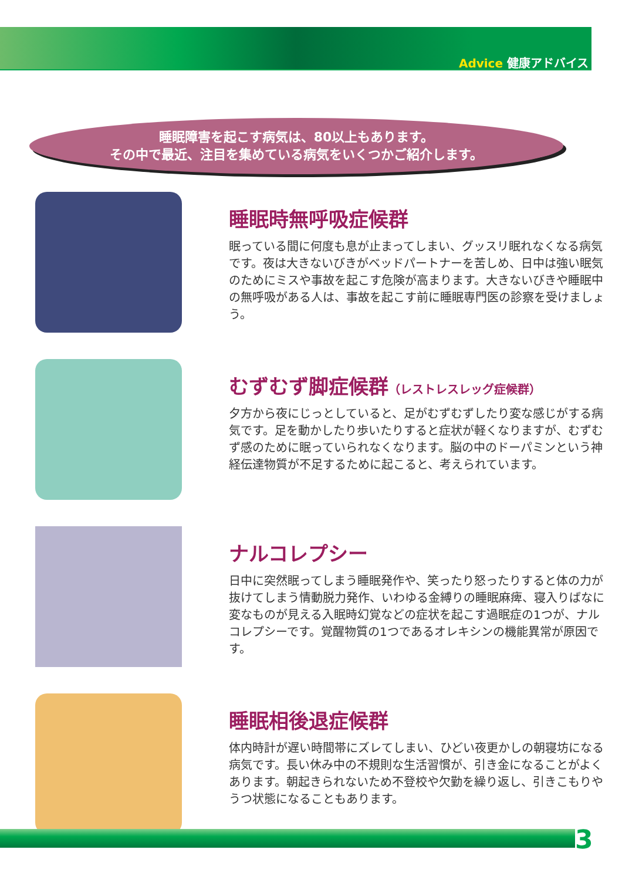Advice 健康アドバイス
睡眠障害を起こす病気は、80以上もあります。
その中で最近、注目を集めている病気をいくつかご紹介します。
睡眠時無呼吸症候群
眠っている間に何度も息が止まってしまい、グッスリ眠れなくなる病気です。夜は大きないびきがベッドパートナーを苦しめ、日中は強い眠気のためにミスや事故を起こす危険が高まります。大きないびきや睡眠中の無呼吸がある人は、事故を起こす前に睡眠専門医の診察を受けましょう。
むずむず脚症候群（レストレスレッグ症候群）
夕方から夜にじっとしていると、足がむずむずしたり変な感じがする病気です。足を動かしたり歩いたりすると症状が軽くなりますが、むずむず感のために眠っていられなくなります。脳の中のドーパミンという神経伝達物質が不足するために起こると、考えられています。
ナルコレプシー
日中に突然眠ってしまう睡眠発作や、笑ったり怒ったりすると体の力が抜けてしまう情動脱力発作、いわゆる金縛りの睡眠麻痺、寝入りばなに変なものが見える入眠時幻覚などの症状を起こす過眠症の1つが、ナルコレプシーです。覚醒物質の1つであるオレキシンの機能異常が原因です。
睡眠相後退症候群
体内時計が遅い時間帯にズレてしまい、ひどい夜更かしの朝寝坊になる病気です。長い休み中の不規則な生活習慣が、引き金になることがよくあります。朝起きられないため不登校や欠勤を繰り返し、引きこもりやうつ状態になることもあります。
3